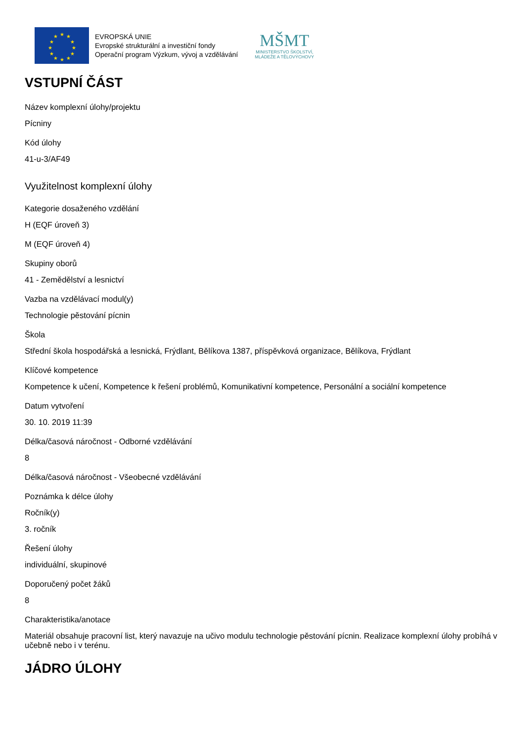★
★
★
★
★
★
★
★
★
★
★
★
EVROPSKÁ UNIE
Evropské strukturální a investiční fondy
Operační program Výzkum, vývoj a vzdělávání
MŠMT
MINISTERSTVO ŠKOLSTVÍ,
MLÁDEŽE A TĚLOVÝCHOVY
VSTUPNÍ ČÁST
Název komplexní úlohy/projektu
Pícniny
Kód úlohy
41-u-3/AF49
Využitelnost komplexní úlohy
Kategorie dosaženého vzdělání
H (EQF úroveň 3)
M (EQF úroveň 4)
Skupiny oborů
41 - Zemědělství a lesnictví
Vazba na vzdělávací modul(y)
Technologie pěstování pícnin
Škola
Střední škola hospodářská a lesnická, Frýdlant, Bělíkova 1387, příspěvková organizace, Bělíkova, Frýdlant
Klíčové kompetence
Kompetence k učení, Kompetence k řešení problémů, Komunikativní kompetence, Personální a sociální kompetence
Datum vytvoření
30. 10. 2019 11:39
Délka/časová náročnost - Odborné vzdělávání
8
Délka/časová náročnost - Všeobecné vzdělávání
Poznámka k délce úlohy
Ročník(y)
3. ročník
Řešení úlohy
individuální, skupinové
Doporučený počet žáků
8
Charakteristika/anotace
Materiál obsahuje pracovní list, který navazuje na učivo modulu technologie pěstování pícnin. Realizace komplexní úlohy probíhá v učebně nebo i v terénu.
JÁDRO ÚLOHY